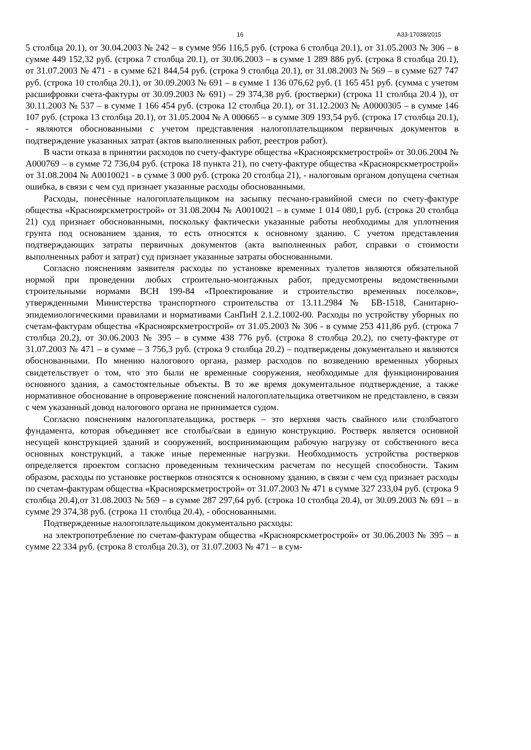16 А33-17038/2015
5 столбца 20.1), от 30.04.2003 № 242 – в сумме 956 116,5 руб. (строка 6 столбца 20.1), от 31.05.2003 № 306 – в сумме 449 152,32 руб. (строка 7 столбца 20.1), от 30.06.2003 – в сумме 1 289 886 руб. (строка 8 столбца 20.1), от 31.07.2003 № 471 - в сумме 621 844,54 руб. (строка 9 столбца 20.1), от 31.08.2003 № 569 – в сумме 627 747 руб. (строка 10 столбца 20.1), от 30.09.2003 № 691 – в сумме 1 136 076,62 руб. (1 165 451 руб. (сумма с учетом расшифровки счета-фактуры от 30.09.2003 № 691) – 29 374,38 руб. (ростверки) (строка 11 столбца 20.4 )), от 30.11.2003 № 537 – в сумме 1 166 454 руб. (строка 12 столбца 20.1), от 31.12.2003 № А0000305 – в сумме 146 107 руб. (строка 13 столбца 20.1), от 31.05.2004 № А 000665 – в сумме 309 193,54 руб. (строка 17 столбца 20.1), - являются обоснованными с учетом представления налогоплательщиком первичных документов в подтверждение указанных затрат (актов выполненных работ, реестров работ).
В части отказа в принятии расходов по счету-фактуре общества «Красноярскметрострой» от 30.06.2004 № А000769 – в сумме 72 736,04 руб. (строка 18 пункта 21), по счету-фактуре общества «Красноярскметрострой» от 31.08.2004 № А0010021 - в сумме 3 000 руб. (строка 20 столбца 21), - налоговым органом допущена счетная ошибка, в связи с чем суд признает указанные расходы обоснованными.
Расходы, понесённые налогоплательщиком на засыпку песчано-гравийной смеси по счету-фактуре общества «Красноярскметрострой» от 31.08.2004 № А0010021 – в сумме 1 014 080,1 руб. (строка 20 столбца 21) суд признает обоснованными, поскольку фактически указанные работы необходимы для уплотнения грунта под основанием здания, то есть относятся к основному зданию. С учетом представления подтверждающих затраты первичных документов (акта выполненных работ, справки о стоимости выполненных работ и затрат) суд признает указанные затраты обоснованными.
Согласно пояснениям заявителя расходы по установке временных туалетов являются обязательной нормой при проведении любых строительно-монтажных работ, предусмотрены ведомственными строительными нормами ВСН 199-84 «Проектирование и строительство временных поселков», утвержденными Министерства транспортного строительства от 13.11.2984 № БВ-1518, Санитарно-эпидемиологическими правилами и нормативами СанПиН 2.1.2.1002-00. Расходы по устройству уборных по счетам-фактурам общества «Красноярскметрострой» от 31.05.2003 № 306 - в сумме 253 411,86 руб. (строка 7 столбца 20.2), от 30.06.2003 № 395 – в сумме 438 776 руб. (строка 8 столбца 20.2), по счету-фактуре от 31.07.2003 № 471 – в сумме – 3 756,3 руб. (строка 9 столбца 20.2) – подтверждены документально и являются обоснованными. По мнению налогового органа, размер расходов по возведению временных уборных свидетельствует о том, что это были не временные сооружения, необходимые для функционирования основного здания, а самостоятельные объекты. В то же время документальное подтверждение, а также нормативное обоснование в опровержение пояснений налогоплательщика ответчиком не представлено, в связи с чем указанный довод налогового органа не принимается судом.
Согласно пояснениям налогоплательщика, ростверк – это верхняя часть свайного или столбчатого фундамента, которая объединяет все столбы/сваи в единую конструкцию. Ростверк является основной несущей конструкцией зданий и сооружений, воспринимающим рабочую нагрузку от собственного веса основных конструкций, а также иные переменные нагрузки. Необходимость устройства ростверков определяется проектом согласно проведенным техническим расчетам по несущей способности. Таким образом, расходы по установке ростверков относятся к основному зданию, в связи с чем суд признает расходы по счетам-фактурам общества «Красноярскметрострой» от 31.07.2003 № 471 в сумме 327 233,04 руб. (строка 9 столбца 20.4),от 31.08.2003 № 569 – в сумме 287 297,64 руб. (строка 10 столбца 20.4), от 30.09.2003 № 691 – в сумме 29 374,38 руб. (строка 11 столбца 20.4), - обоснованными.
Подтвержденные налогоплательщиком документально расходы:
на электропотребление по счетам-фактурам общества «Красноярскметрострой» от 30.06.2003 № 395 – в сумме 22 334 руб. (строка 8 столбца 20.3), от 31.07.2003 № 471 – в сум-